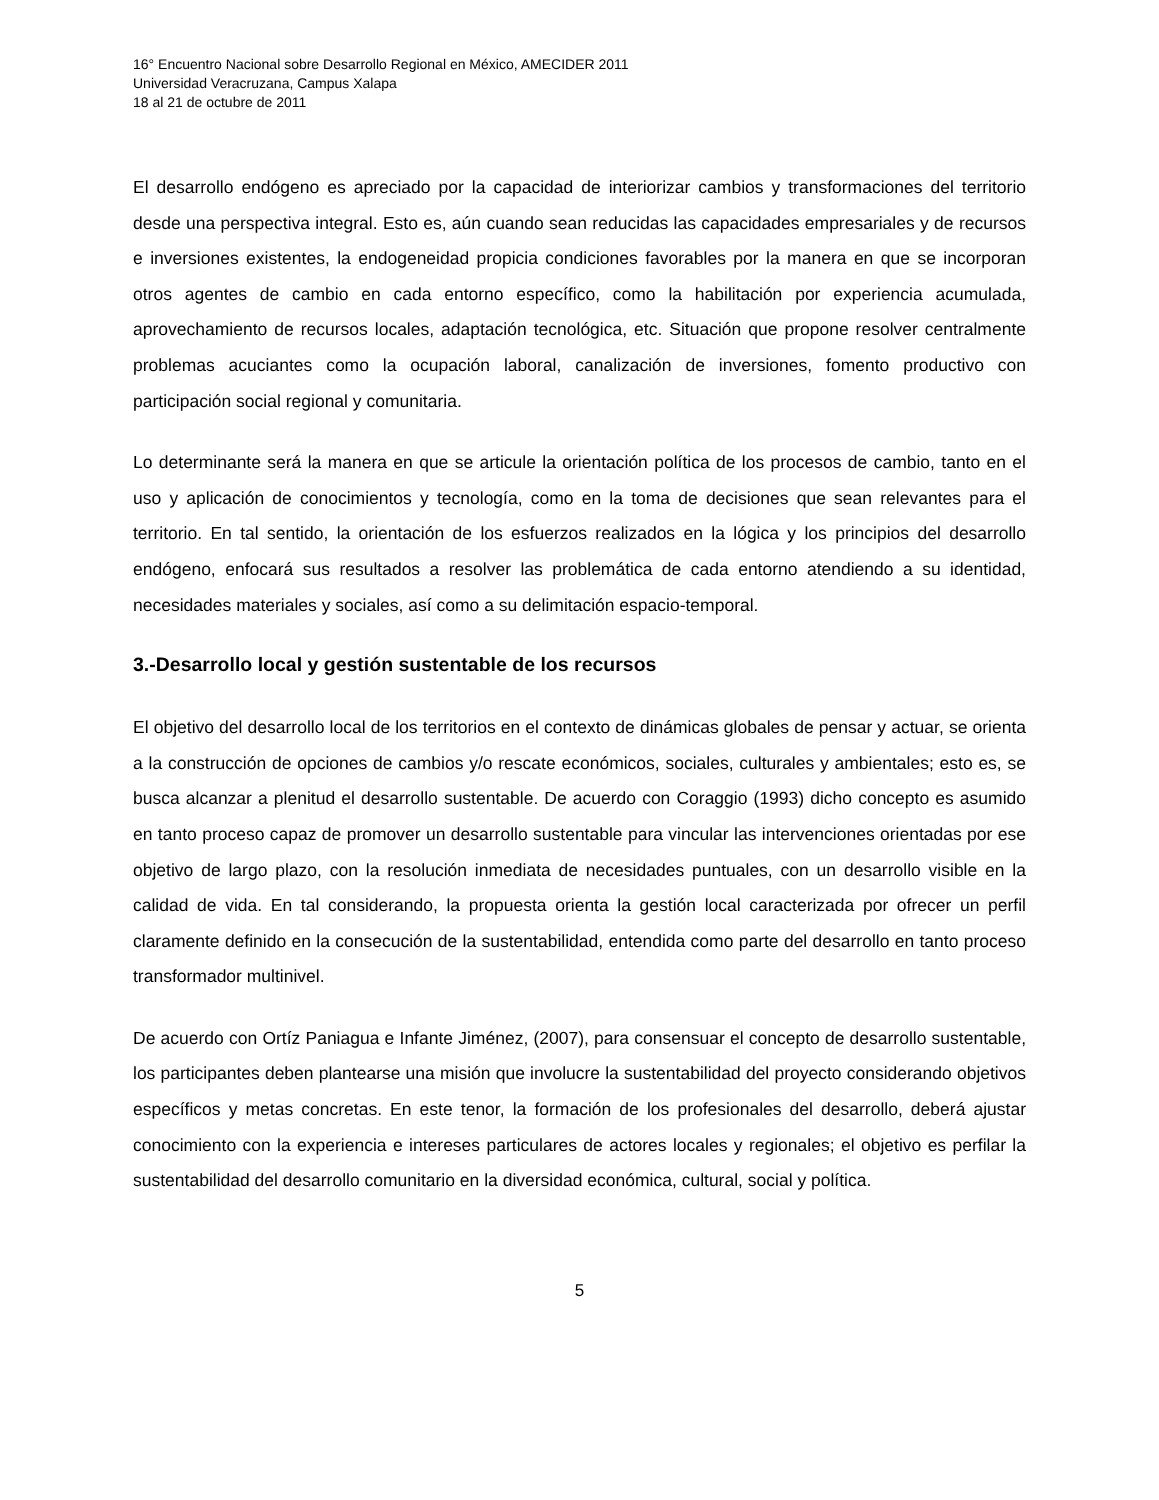16° Encuentro Nacional sobre Desarrollo Regional en México, AMECIDER 2011
Universidad Veracruzana, Campus Xalapa
18 al 21 de octubre de 2011
El desarrollo endógeno es apreciado por la capacidad de interiorizar cambios y transformaciones del territorio desde una perspectiva integral. Esto es, aún cuando sean reducidas las capacidades empresariales y de recursos e inversiones existentes, la endogeneidad propicia condiciones favorables por la manera en que se incorporan otros agentes de cambio en cada entorno específico, como la habilitación por experiencia acumulada, aprovechamiento de recursos locales, adaptación tecnológica, etc. Situación que propone resolver centralmente problemas acuciantes como la ocupación laboral, canalización de inversiones, fomento productivo con participación social regional y comunitaria.
Lo determinante será la manera en que se articule la orientación política de los procesos de cambio, tanto en el uso y aplicación de conocimientos y tecnología, como en la toma de decisiones que sean relevantes para el territorio. En tal sentido, la orientación de los esfuerzos realizados en la lógica y los principios del desarrollo endógeno, enfocará sus resultados a resolver las problemática de cada entorno atendiendo a su identidad, necesidades materiales y sociales, así como a su delimitación espacio-temporal.
3.-Desarrollo local y gestión sustentable de los recursos
El objetivo del desarrollo local de los territorios en el contexto de dinámicas globales de pensar y actuar, se orienta a la construcción de opciones de cambios y/o rescate económicos, sociales, culturales y ambientales; esto es, se busca alcanzar a plenitud el desarrollo sustentable. De acuerdo con Coraggio (1993) dicho concepto es asumido en tanto proceso capaz de promover un desarrollo sustentable para vincular las intervenciones orientadas por ese objetivo de largo plazo, con la resolución inmediata de necesidades puntuales, con un desarrollo visible en la calidad de vida. En tal considerando, la propuesta orienta la gestión local caracterizada por ofrecer un perfil claramente definido en la consecución de la sustentabilidad, entendida como parte del desarrollo en tanto proceso transformador multinivel.
De acuerdo con Ortíz Paniagua e Infante Jiménez, (2007), para consensuar el concepto de desarrollo sustentable, los participantes deben plantearse una misión que involucre la sustentabilidad del proyecto considerando objetivos específicos y metas concretas. En este tenor, la formación de los profesionales del desarrollo, deberá ajustar conocimiento con la experiencia e intereses particulares de actores locales y regionales; el objetivo es perfilar la sustentabilidad del desarrollo comunitario en la diversidad económica, cultural, social y política.
5